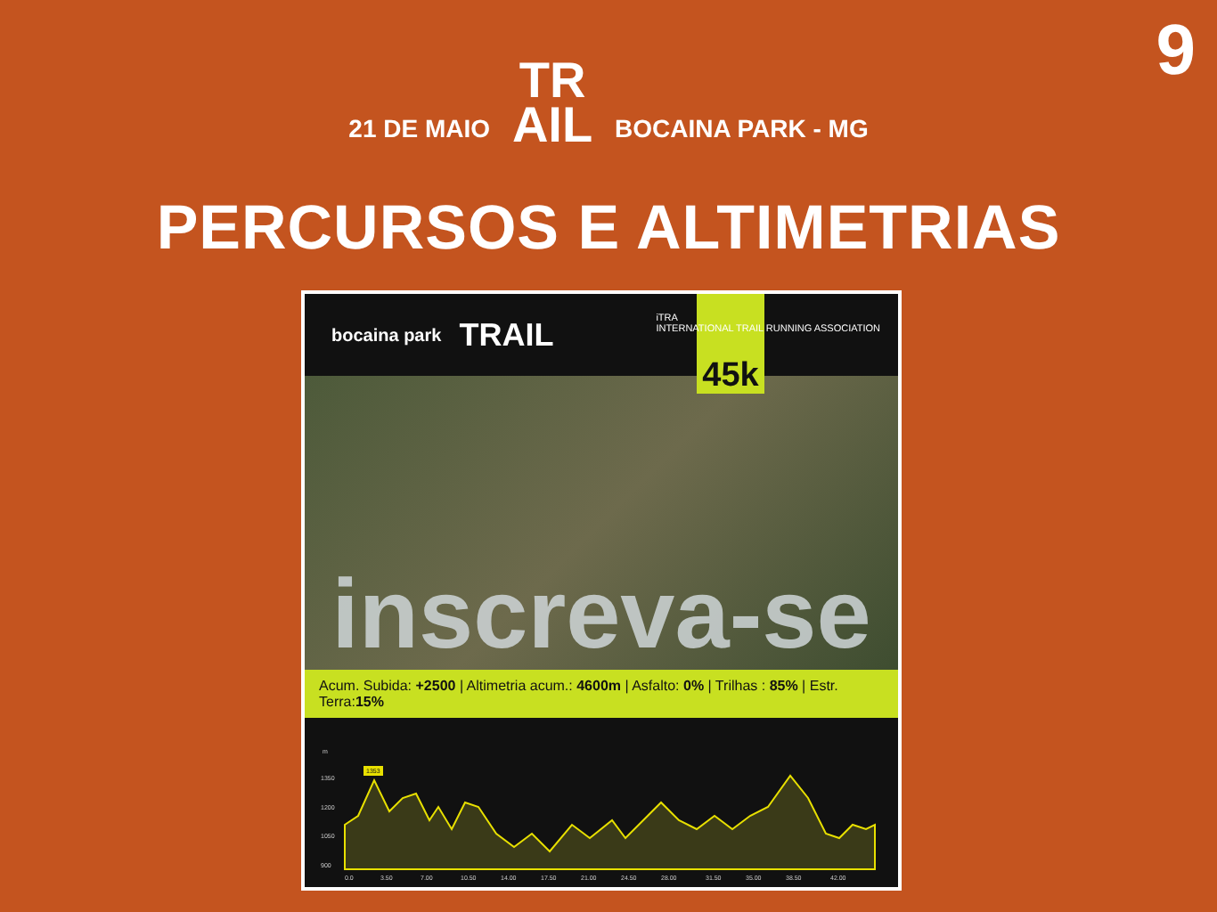9
21 DE MAIO TR
AIL BOCAINA PARK - MG
PERCURSOS E ALTIMETRIAS
bocaina park TRAIL
45k
iTRA
INTERNATIONAL TRAIL RUNNING ASSOCIATION
inscreva-se
Acum. Subida: +2500 | Altimetria acum.: 4600m | Asfalto: 0% | Trilhas : 85% | Estr. Terra:15%
m
1350
1200
1050
900
1353
0.0
3.50
7.00
10.50
14.00
17.50
21.00
24.50
28.00
31.50
35.00
38.50
42.00